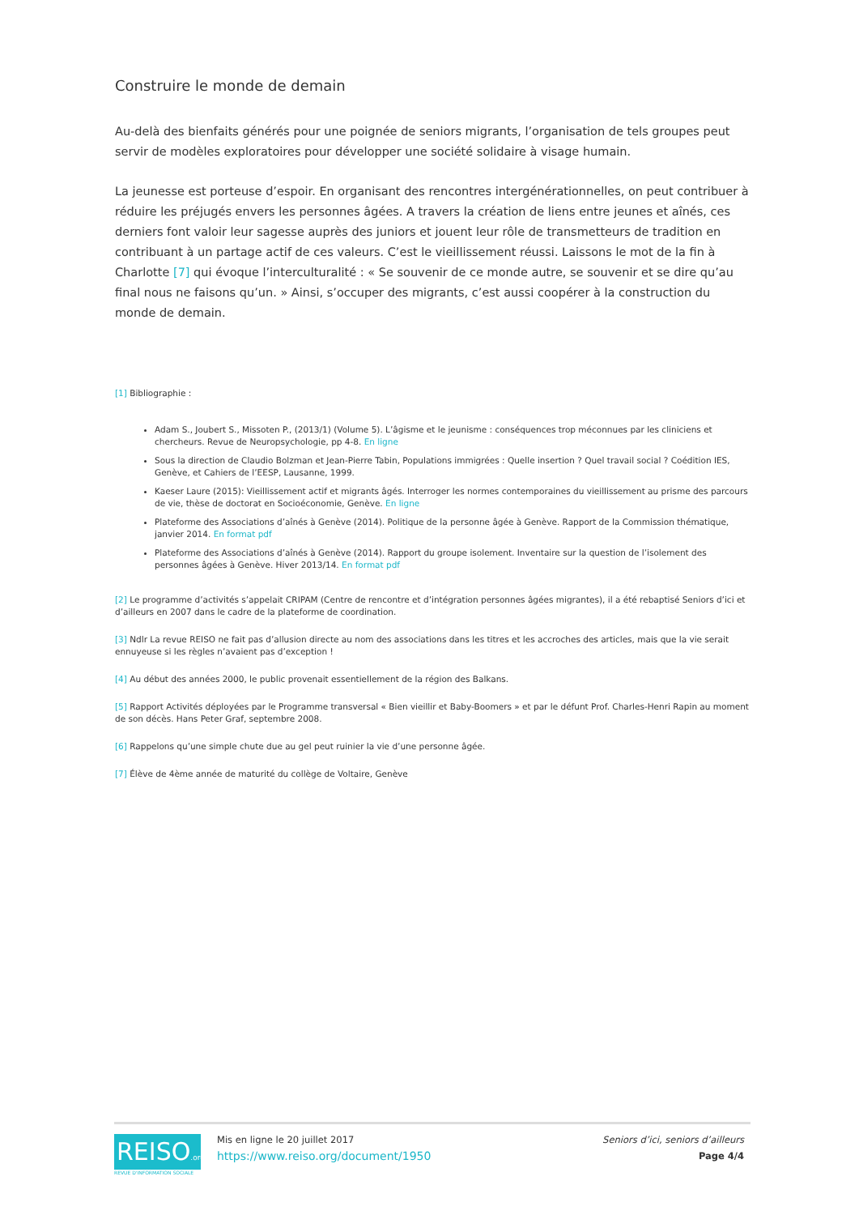Construire le monde de demain
Au-delà des bienfaits générés pour une poignée de seniors migrants, l’organisation de tels groupes peut servir de modèles exploratoires pour développer une société solidaire à visage humain.
La jeunesse est porteuse d’espoir. En organisant des rencontres intergénérationnelles, on peut contribuer à réduire les préjugés envers les personnes âgées. A travers la création de liens entre jeunes et aînés, ces derniers font valoir leur sagesse auprès des juniors et jouent leur rôle de transmetteurs de tradition en contribuant à un partage actif de ces valeurs. C’est le vieillissement réussi. Laissons le mot de la fin à Charlotte [7] qui évoque l’interculturalité : « Se souvenir de ce monde autre, se souvenir et se dire qu’au final nous ne faisons qu’un. » Ainsi, s’occuper des migrants, c’est aussi coopérer à la construction du monde de demain.
[1] Bibliographie :
Adam S., Joubert S., Missoten P., (2013/1) (Volume 5). L’âgisme et le jeunisme : conséquences trop méconnues par les cliniciens et chercheurs. Revue de Neuropsychologie, pp 4-8. En ligne
Sous la direction de Claudio Bolzman et Jean-Pierre Tabin, Populations immigrées : Quelle insertion ? Quel travail social ? Coédition IES, Genève, et Cahiers de l’EESP, Lausanne, 1999.
Kaeser Laure (2015): Vieillissement actif et migrants âgés. Interroger les normes contemporaines du vieillissement au prisme des parcours de vie, thèse de doctorat en Socioéconomie, Genève. En ligne
Plateforme des Associations d’aînés à Genève (2014). Politique de la personne âgée à Genève. Rapport de la Commission thématique, janvier 2014. En format pdf
Plateforme des Associations d’aînés à Genève (2014). Rapport du groupe isolement. Inventaire sur la question de l’isolement des personnes âgées à Genève. Hiver 2013/14. En format pdf
[2] Le programme d’activités s’appelait CRIPAM (Centre de rencontre et d’intégration personnes âgées migrantes), il a été rebaptisé Seniors d’ici et d’ailleurs en 2007 dans le cadre de la plateforme de coordination.
[3] Ndlr La revue REISO ne fait pas d’allusion directe au nom des associations dans les titres et les accroches des articles, mais que la vie serait ennuyeuse si les règles n’avaient pas d’exception !
[4] Au début des années 2000, le public provenait essentiellement de la région des Balkans.
[5] Rapport Activités déployées par le Programme transversal « Bien vieillir et Baby-Boomers » et par le défunt Prof. Charles-Henri Rapin au moment de son décès. Hans Peter Graf, septembre 2008.
[6] Rappelons qu’une simple chute due au gel peut ruinier la vie d’une personne âgée.
[7] Élève de 4ème année de maturité du collège de Voltaire, Genève
REISO.org
REVUE D'INFORMATION SOCIALE
Mis en ligne le 20 juillet 2017
https://www.reiso.org/document/1950
Seniors d’ici, seniors d’ailleurs
Page 4/4